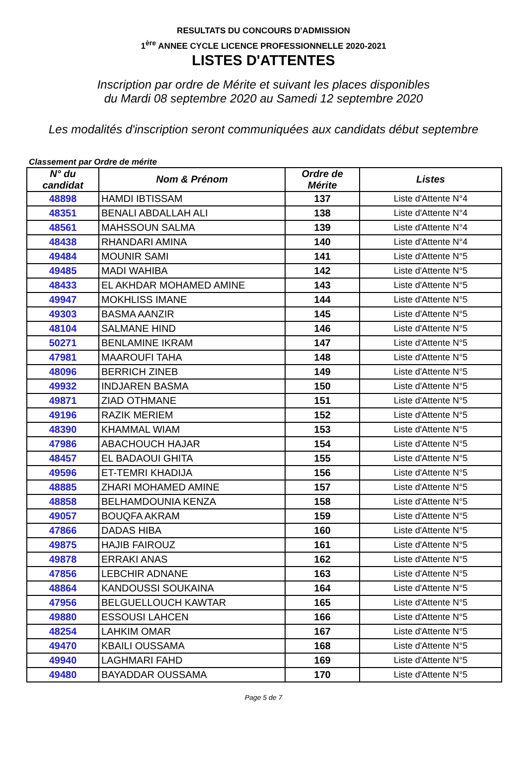RESULTATS DU CONCOURS D'ADMISSION
1<sup>ère</sup> ANNEE CYCLE LICENCE PROFESSIONNELLE 2020-2021
LISTES D'ATTENTES
Inscription par ordre de Mérite et suivant les places disponibles
du Mardi 08 septembre 2020 au Samedi 12 septembre 2020
Les modalités d'inscription seront communiquées aux candidats début septembre
Classement par Ordre de mérite
| N° du candidat | Nom & Prénom | Ordre de Mérite | Listes |
| --- | --- | --- | --- |
| 48898 | HAMDI IBTISSAM | 137 | Liste d'Attente N°4 |
| 48351 | BENALI ABDALLAH ALI | 138 | Liste d'Attente N°4 |
| 48561 | MAHSSOUN SALMA | 139 | Liste d'Attente N°4 |
| 48438 | RHANDARI AMINA | 140 | Liste d'Attente N°4 |
| 49484 | MOUNIR SAMI | 141 | Liste d'Attente N°5 |
| 49485 | MADI WAHIBA | 142 | Liste d'Attente N°5 |
| 48433 | EL AKHDAR MOHAMED AMINE | 143 | Liste d'Attente N°5 |
| 49947 | MOKHLISS IMANE | 144 | Liste d'Attente N°5 |
| 49303 | BASMA AANZIR | 145 | Liste d'Attente N°5 |
| 48104 | SALMANE HIND | 146 | Liste d'Attente N°5 |
| 50271 | BENLAMINE IKRAM | 147 | Liste d'Attente N°5 |
| 47981 | MAAROUFI TAHA | 148 | Liste d'Attente N°5 |
| 48096 | BERRICH ZINEB | 149 | Liste d'Attente N°5 |
| 49932 | INDJAREN BASMA | 150 | Liste d'Attente N°5 |
| 49871 | ZIAD OTHMANE | 151 | Liste d'Attente N°5 |
| 49196 | RAZIK MERIEM | 152 | Liste d'Attente N°5 |
| 48390 | KHAMMAL WIAM | 153 | Liste d'Attente N°5 |
| 47986 | ABACHOUCH HAJAR | 154 | Liste d'Attente N°5 |
| 48457 | EL BADAOUI GHITA | 155 | Liste d'Attente N°5 |
| 49596 | ET-TEMRI KHADIJA | 156 | Liste d'Attente N°5 |
| 48885 | ZHARI MOHAMED AMINE | 157 | Liste d'Attente N°5 |
| 48858 | BELHAMDOUNIA KENZA | 158 | Liste d'Attente N°5 |
| 49057 | BOUQFA AKRAM | 159 | Liste d'Attente N°5 |
| 47866 | DADAS HIBA | 160 | Liste d'Attente N°5 |
| 49875 | HAJIB FAIROUZ | 161 | Liste d'Attente N°5 |
| 49878 | ERRAKI ANAS | 162 | Liste d'Attente N°5 |
| 47856 | LEBCHIR ADNANE | 163 | Liste d'Attente N°5 |
| 48864 | KANDOUSSI SOUKAINA | 164 | Liste d'Attente N°5 |
| 47956 | BELGUELLOUCH KAWTAR | 165 | Liste d'Attente N°5 |
| 49880 | ESSOUSI LAHCEN | 166 | Liste d'Attente N°5 |
| 48254 | LAHKIM OMAR | 167 | Liste d'Attente N°5 |
| 49470 | KBAILI OUSSAMA | 168 | Liste d'Attente N°5 |
| 49940 | LAGHMARI FAHD | 169 | Liste d'Attente N°5 |
| 49480 | BAYADDAR OUSSAMA | 170 | Liste d'Attente N°5 |
Page 5 de 7